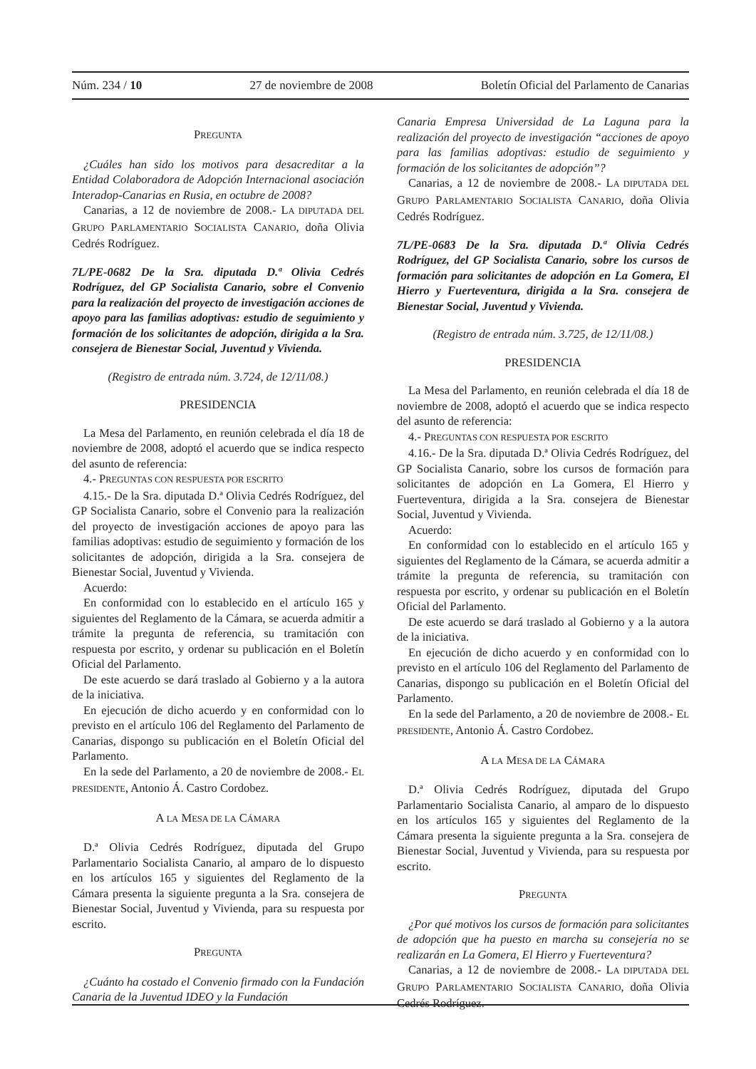Núm. 234 / 10 27 de noviembre de 2008 Boletín Oficial del Parlamento de Canarias
PREGUNTA
¿Cuáles han sido los motivos para desacreditar a la Entidad Colaboradora de Adopción Internacional asociación Interadop-Canarias en Rusia, en octubre de 2008?
Canarias, a 12 de noviembre de 2008.- LA DIPUTADA DEL GRUPO PARLAMENTARIO SOCIALISTA CANARIO, doña Olivia Cedrés Rodríguez.
7L/PE-0682 De la Sra. diputada D.ª Olivia Cedrés Rodríguez, del GP Socialista Canario, sobre el Convenio para la realización del proyecto de investigación acciones de apoyo para las familias adoptivas: estudio de seguimiento y formación de los solicitantes de adopción, dirigida a la Sra. consejera de Bienestar Social, Juventud y Vivienda.
(Registro de entrada núm. 3.724, de 12/11/08.)
PRESIDENCIA
La Mesa del Parlamento, en reunión celebrada el día 18 de noviembre de 2008, adoptó el acuerdo que se indica respecto del asunto de referencia:
4.- PREGUNTAS CON RESPUESTA POR ESCRITO
4.15.- De la Sra. diputada D.ª Olivia Cedrés Rodríguez, del GP Socialista Canario, sobre el Convenio para la realización del proyecto de investigación acciones de apoyo para las familias adoptivas: estudio de seguimiento y formación de los solicitantes de adopción, dirigida a la Sra. consejera de Bienestar Social, Juventud y Vivienda.
Acuerdo:
En conformidad con lo establecido en el artículo 165 y siguientes del Reglamento de la Cámara, se acuerda admitir a trámite la pregunta de referencia, su tramitación con respuesta por escrito, y ordenar su publicación en el Boletín Oficial del Parlamento.
De este acuerdo se dará traslado al Gobierno y a la autora de la iniciativa.
En ejecución de dicho acuerdo y en conformidad con lo previsto en el artículo 106 del Reglamento del Parlamento de Canarias, dispongo su publicación en el Boletín Oficial del Parlamento.
En la sede del Parlamento, a 20 de noviembre de 2008.- EL PRESIDENTE, Antonio Á. Castro Cordobez.
A LA MESA DE LA CÁMARA
D.ª Olivia Cedrés Rodríguez, diputada del Grupo Parlamentario Socialista Canario, al amparo de lo dispuesto en los artículos 165 y siguientes del Reglamento de la Cámara presenta la siguiente pregunta a la Sra. consejera de Bienestar Social, Juventud y Vivienda, para su respuesta por escrito.
PREGUNTA
¿Cuánto ha costado el Convenio firmado con la Fundación Canaria de la Juventud IDEO y la Fundación
Canaria Empresa Universidad de La Laguna para la realización del proyecto de investigación “acciones de apoyo para las familias adoptivas: estudio de seguimiento y formación de los solicitantes de adopción”?
Canarias, a 12 de noviembre de 2008.- LA DIPUTADA DEL GRUPO PARLAMENTARIO SOCIALISTA CANARIO, doña Olivia Cedrés Rodríguez.
7L/PE-0683 De la Sra. diputada D.ª Olivia Cedrés Rodríguez, del GP Socialista Canario, sobre los cursos de formación para solicitantes de adopción en La Gomera, El Hierro y Fuerteventura, dirigida a la Sra. consejera de Bienestar Social, Juventud y Vivienda.
(Registro de entrada núm. 3.725, de 12/11/08.)
PRESIDENCIA
La Mesa del Parlamento, en reunión celebrada el día 18 de noviembre de 2008, adoptó el acuerdo que se indica respecto del asunto de referencia:
4.- PREGUNTAS CON RESPUESTA POR ESCRITO
4.16.- De la Sra. diputada D.ª Olivia Cedrés Rodríguez, del GP Socialista Canario, sobre los cursos de formación para solicitantes de adopción en La Gomera, El Hierro y Fuerteventura, dirigida a la Sra. consejera de Bienestar Social, Juventud y Vivienda.
Acuerdo:
En conformidad con lo establecido en el artículo 165 y siguientes del Reglamento de la Cámara, se acuerda admitir a trámite la pregunta de referencia, su tramitación con respuesta por escrito, y ordenar su publicación en el Boletín Oficial del Parlamento.
De este acuerdo se dará traslado al Gobierno y a la autora de la iniciativa.
En ejecución de dicho acuerdo y en conformidad con lo previsto en el artículo 106 del Reglamento del Parlamento de Canarias, dispongo su publicación en el Boletín Oficial del Parlamento.
En la sede del Parlamento, a 20 de noviembre de 2008.- EL PRESIDENTE, Antonio Á. Castro Cordobez.
A LA MESA DE LA CÁMARA
D.ª Olivia Cedrés Rodríguez, diputada del Grupo Parlamentario Socialista Canario, al amparo de lo dispuesto en los artículos 165 y siguientes del Reglamento de la Cámara presenta la siguiente pregunta a la Sra. consejera de Bienestar Social, Juventud y Vivienda, para su respuesta por escrito.
PREGUNTA
¿Por qué motivos los cursos de formación para solicitantes de adopción que ha puesto en marcha su consejería no se realizarán en La Gomera, El Hierro y Fuerteventura?
Canarias, a 12 de noviembre de 2008.- LA DIPUTADA DEL GRUPO PARLAMENTARIO SOCIALISTA CANARIO, doña Olivia Cedrés Rodríguez.